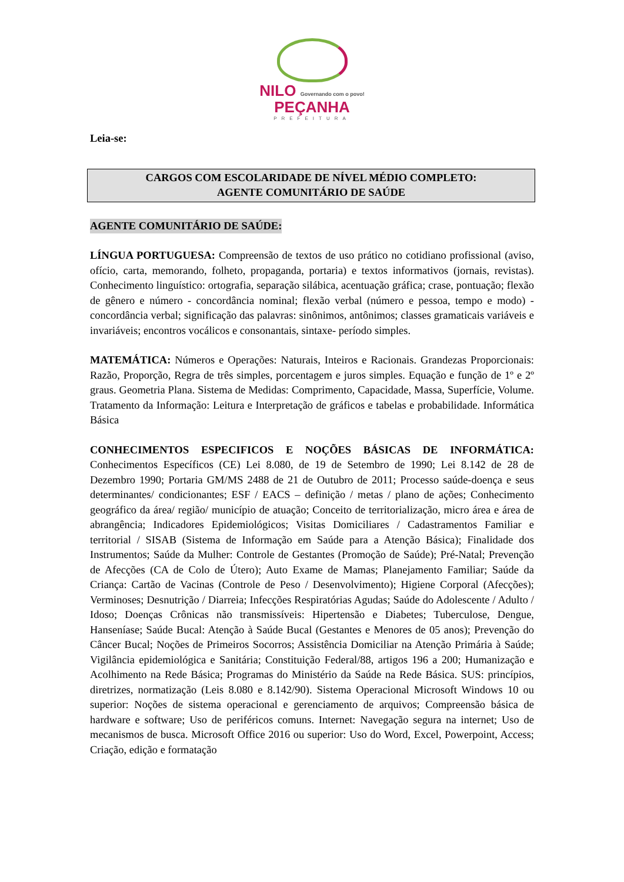NILO Governando com o povo!
PEÇANHA
PREFEITURA
Leia-se:
CARGOS COM ESCOLARIDADE DE NÍVEL MÉDIO COMPLETO:
AGENTE COMUNITÁRIO DE SAÚDE
AGENTE COMUNITÁRIO DE SAÚDE:
LÍNGUA PORTUGUESA: Compreensão de textos de uso prático no cotidiano profissional (aviso, ofício, carta, memorando, folheto, propaganda, portaria) e textos informativos (jornais, revistas). Conhecimento linguístico: ortografia, separação silábica, acentuação gráfica; crase, pontuação; flexão de gênero e número - concordância nominal; flexão verbal (número e pessoa, tempo e modo) - concordância verbal; significação das palavras: sinônimos, antônimos; classes gramaticais variáveis e invariáveis; encontros vocálicos e consonantais, sintaxe- período simples.
MATEMÁTICA: Números e Operações: Naturais, Inteiros e Racionais. Grandezas Proporcionais: Razão, Proporção, Regra de três simples, porcentagem e juros simples. Equação e função de 1º e 2º graus. Geometria Plana. Sistema de Medidas: Comprimento, Capacidade, Massa, Superfície, Volume. Tratamento da Informação: Leitura e Interpretação de gráficos e tabelas e probabilidade. Informática Básica
CONHECIMENTOS ESPECIFICOS E NOÇÕES BÁSICAS DE INFORMÁTICA: Conhecimentos Específicos (CE) Lei 8.080, de 19 de Setembro de 1990; Lei 8.142 de 28 de Dezembro 1990; Portaria GM/MS 2488 de 21 de Outubro de 2011; Processo saúde-doença e seus determinantes/ condicionantes; ESF / EACS – definição / metas / plano de ações; Conhecimento geográfico da área/ região/ município de atuação; Conceito de territorialização, micro área e área de abrangência; Indicadores Epidemiológicos; Visitas Domiciliares / Cadastramentos Familiar e territorial / SISAB (Sistema de Informação em Saúde para a Atenção Básica); Finalidade dos Instrumentos; Saúde da Mulher: Controle de Gestantes (Promoção de Saúde); Pré-Natal; Prevenção de Afecções (CA de Colo de Útero); Auto Exame de Mamas; Planejamento Familiar; Saúde da Criança: Cartão de Vacinas (Controle de Peso / Desenvolvimento); Higiene Corporal (Afecções); Verminoses; Desnutrição / Diarreia; Infecções Respiratórias Agudas; Saúde do Adolescente / Adulto / Idoso; Doenças Crônicas não transmissíveis: Hipertensão e Diabetes; Tuberculose, Dengue, Hanseníase; Saúde Bucal: Atenção à Saúde Bucal (Gestantes e Menores de 05 anos); Prevenção do Câncer Bucal; Noções de Primeiros Socorros; Assistência Domiciliar na Atenção Primária à Saúde; Vigilância epidemiológica e Sanitária; Constituição Federal/88, artigos 196 a 200; Humanização e Acolhimento na Rede Básica; Programas do Ministério da Saúde na Rede Básica. SUS: princípios, diretrizes, normatização (Leis 8.080 e 8.142/90). Sistema Operacional Microsoft Windows 10 ou superior: Noções de sistema operacional e gerenciamento de arquivos; Compreensão básica de hardware e software; Uso de periféricos comuns. Internet: Navegação segura na internet; Uso de mecanismos de busca. Microsoft Office 2016 ou superior: Uso do Word, Excel, Powerpoint, Access; Criação, edição e formatação